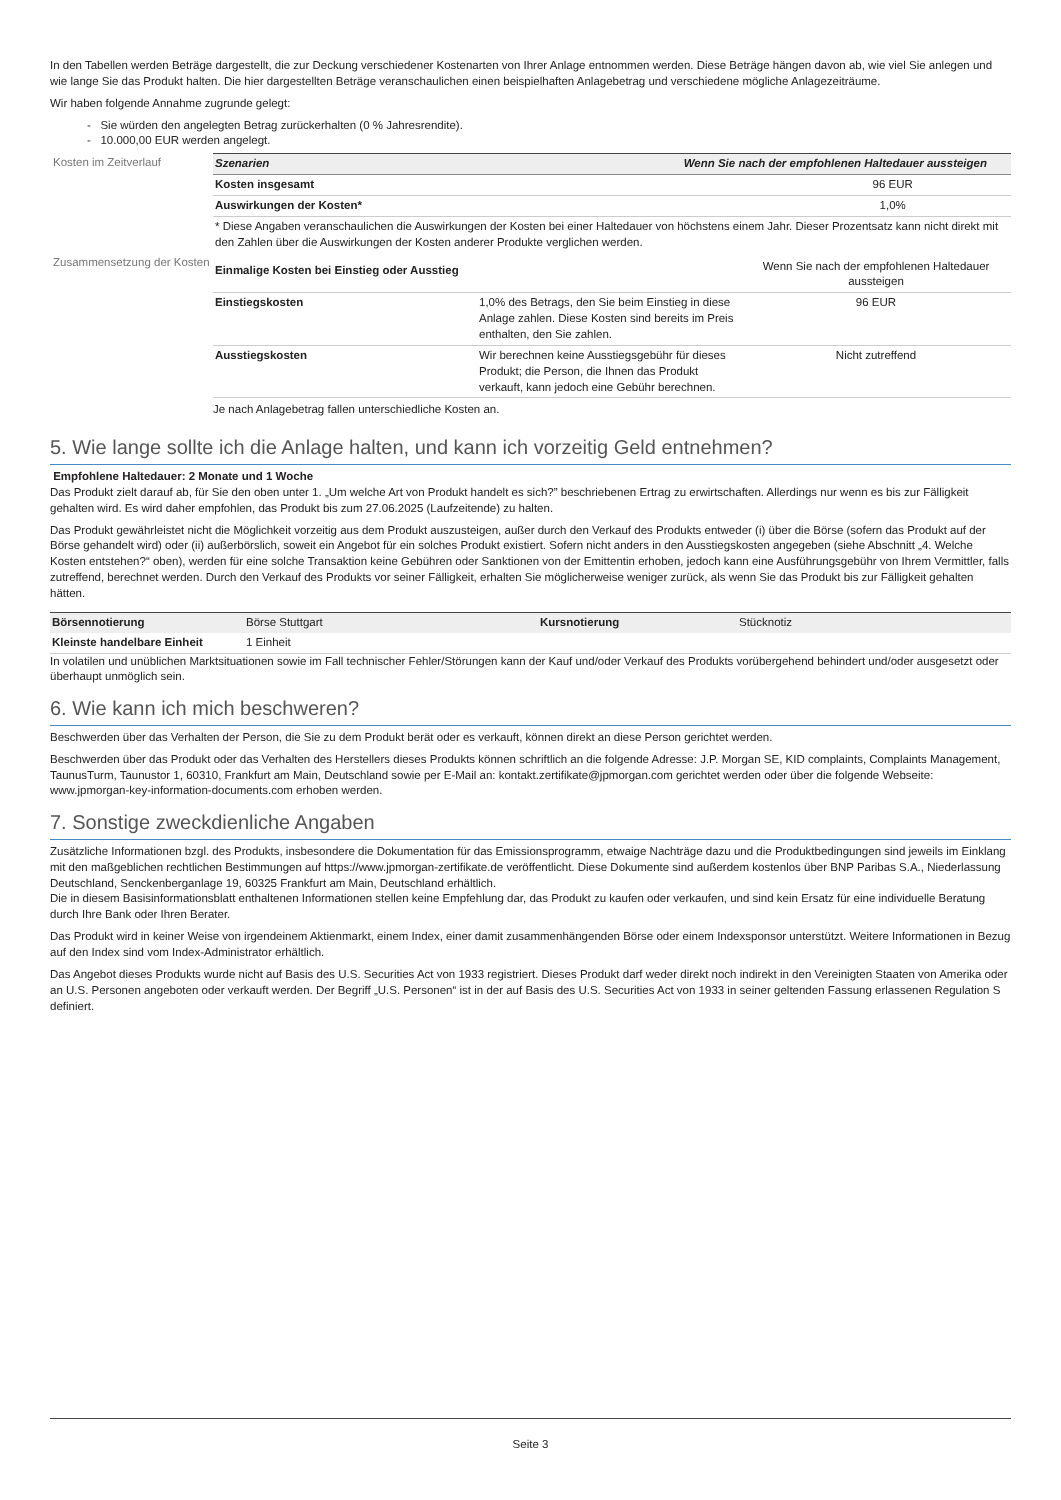In den Tabellen werden Beträge dargestellt, die zur Deckung verschiedener Kostenarten von Ihrer Anlage entnommen werden. Diese Beträge hängen davon ab, wie viel Sie anlegen und wie lange Sie das Produkt halten. Die hier dargestellten Beträge veranschaulichen einen beispielhaften Anlagebetrag und verschiedene mögliche Anlagezeiträume.
Wir haben folgende Annahme zugrunde gelegt:
- Sie würden den angelegten Betrag zurückerhalten (0 % Jahresrendite).
- 10.000,00 EUR werden angelegt.
Kosten im Zeitverlauf
| Szenarien | Wenn Sie nach der empfohlenen Haltedauer aussteigen |
| --- | --- |
| Kosten insgesamt | 96 EUR |
| Auswirkungen der Kosten* | 1,0% |
| * Diese Angaben veranschaulichen die Auswirkungen der Kosten bei einer Haltedauer von höchstens einem Jahr. Dieser Prozentsatz kann nicht direkt mit den Zahlen über die Auswirkungen der Kosten anderer Produkte verglichen werden. | |
Zusammensetzung der Kosten
| Einmalige Kosten bei Einstieg oder Ausstieg | | Wenn Sie nach der empfohlenen Haltedauer aussteigen |
| Einstiegskosten | 1,0% des Betrags, den Sie beim Einstieg in diese Anlage zahlen. Diese Kosten sind bereits im Preis enthalten, den Sie zahlen. | 96 EUR |
| Ausstiegskosten | Wir berechnen keine Ausstiegsgebühr für dieses Produkt; die Person, die Ihnen das Produkt verkauft, kann jedoch eine Gebühr berechnen. | Nicht zutreffend |
Je nach Anlagebetrag fallen unterschiedliche Kosten an.
5. Wie lange sollte ich die Anlage halten, und kann ich vorzeitig Geld entnehmen?
Empfohlene Haltedauer: 2 Monate und 1 Woche
Das Produkt zielt darauf ab, für Sie den oben unter 1. „Um welche Art von Produkt handelt es sich?” beschriebenen Ertrag zu erwirtschaften. Allerdings nur wenn es bis zur Fälligkeit gehalten wird. Es wird daher empfohlen, das Produkt bis zum 27.06.2025 (Laufzeitende) zu halten.
Das Produkt gewährleistet nicht die Möglichkeit vorzeitig aus dem Produkt auszusteigen, außer durch den Verkauf des Produkts entweder (i) über die Börse (sofern das Produkt auf der Börse gehandelt wird) oder (ii) außerbörslich, soweit ein Angebot für ein solches Produkt existiert. Sofern nicht anders in den Ausstiegskosten angegeben (siehe Abschnitt „4. Welche Kosten entstehen?“ oben), werden für eine solche Transaktion keine Gebühren oder Sanktionen von der Emittentin erhoben, jedoch kann eine Ausführungsgebühr von Ihrem Vermittler, falls zutreffend, berechnet werden. Durch den Verkauf des Produkts vor seiner Fälligkeit, erhalten Sie möglicherweise weniger zurück, als wenn Sie das Produkt bis zur Fälligkeit gehalten hätten.
| Börsennotierung | Börse Stuttgart | Kursnotierung | Stücknotiz |
| Kleinste handelbare Einheit | 1 Einheit | | |
In volatilen und unüblichen Marktsituationen sowie im Fall technischer Fehler/Störungen kann der Kauf und/oder Verkauf des Produkts vorübergehend behindert und/oder ausgesetzt oder überhaupt unmöglich sein.
6. Wie kann ich mich beschweren?
Beschwerden über das Verhalten der Person, die Sie zu dem Produkt berät oder es verkauft, können direkt an diese Person gerichtet werden.
Beschwerden über das Produkt oder das Verhalten des Herstellers dieses Produkts können schriftlich an die folgende Adresse: J.P. Morgan SE, KID complaints, Complaints Management, TaunusTurm, Taunustor 1, 60310, Frankfurt am Main, Deutschland sowie per E-Mail an: kontakt.zertifikate@jpmorgan.com gerichtet werden oder über die folgende Webseite: www.jpmorgan-key-information-documents.com erhoben werden.
7. Sonstige zweckdienliche Angaben
Zusätzliche Informationen bzgl. des Produkts, insbesondere die Dokumentation für das Emissionsprogramm, etwaige Nachträge dazu und die Produktbedingungen sind jeweils im Einklang mit den maßgeblichen rechtlichen Bestimmungen auf https://www.jpmorgan-zertifikate.de veröffentlicht. Diese Dokumente sind außerdem kostenlos über BNP Paribas S.A., Niederlassung Deutschland, Senckenberganlage 19, 60325 Frankfurt am Main, Deutschland erhältlich.
Die in diesem Basisinformationsblatt enthaltenen Informationen stellen keine Empfehlung dar, das Produkt zu kaufen oder verkaufen, und sind kein Ersatz für eine individuelle Beratung durch Ihre Bank oder Ihren Berater.
Das Produkt wird in keiner Weise von irgendeinem Aktienmarkt, einem Index, einer damit zusammenhängenden Börse oder einem Indexsponsor unterstützt. Weitere Informationen in Bezug auf den Index sind vom Index-Administrator erhältlich.
Das Angebot dieses Produkts wurde nicht auf Basis des U.S. Securities Act von 1933 registriert. Dieses Produkt darf weder direkt noch indirekt in den Vereinigten Staaten von Amerika oder an U.S. Personen angeboten oder verkauft werden. Der Begriff „U.S. Personen“ ist in der auf Basis des U.S. Securities Act von 1933 in seiner geltenden Fassung erlassenen Regulation S definiert.
Seite 3